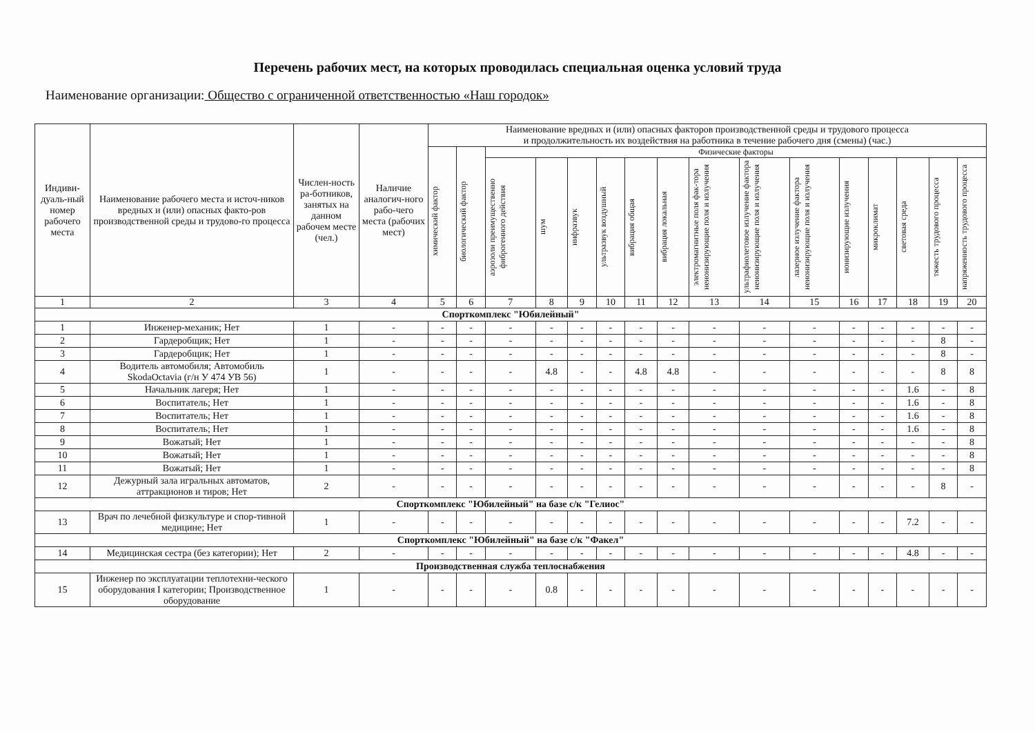Перечень рабочих мест, на которых проводилась специальная оценка условий труда
Наименование организации: Общество с ограниченной ответственностью «Наш городок»
| Индиви-дуаль-ный номер рабочего места | Наименование рабочего места и источ-ников вредных и (или) опасных факто-ров производственной среды и трудово-го процесса | Числен-ность ра-ботников, занятых на данном рабочем месте (чел.) | Наличие аналогич-ного рабо-чего места (рабочих мест) | Наименование вредных и (или) опасных факторов производственной среды и трудового процесса и продолжительность их воздействия на работника в течение рабочего дня (смены) (час.) | | | | | | | | | | | | | | | |
| --- | --- | --- | --- | --- | --- | --- | --- | --- | --- | --- | --- | --- | --- | --- | --- | --- | --- | --- | --- |
| | | | | химический фактор | биологический фактор | Физические факторы | | | | | | | | | | | | | |
| | | | | | | аэрозоли преимущественно фиброгенного действия | шум | инфразвук | ультразвук воздушный | вибрация общая | вибрация локальная | электромагнитные поля фак-тора неионизирующие поля и излучения | ультрафиолетовое излучение фактора неионизирующие поля и излучения | лазерное излучение фактора неионизирующие поля и излучения | ионизирующие излучения | микроклимат | световая среда | тяжесть трудового процесса | напряженность трудового процесса |
| 1 | 2 | 3 | 4 | 5 | 6 | 7 | 8 | 9 | 10 | 11 | 12 | 13 | 14 | 15 | 16 | 17 | 18 | 19 | 20 |
| Спорткомплекс "Юбилейный" | | | | | | | | | | | | | | | | | | | |
| 1 | Инженер-механик; Нет | 1 | - | - | - | - | - | - | - | - | - | - | - | - | - | - | - | - | - |
| 2 | Гардеробщик; Нет | 1 | - | - | - | - | - | - | - | - | - | - | - | - | - | - | - | 8 | - |
| 3 | Гардеробщик; Нет | 1 | - | - | - | - | - | - | - | - | - | - | - | - | - | - | - | 8 | - |
| 4 | Водитель автомобиля; Автомобиль SkodaOctavia (г/н У 474 УВ 56) | 1 | - | - | - | - | 4.8 | - | - | 4.8 | 4.8 | - | - | - | - | - | - | 8 | 8 |
| 5 | Начальник лагеря; Нет | 1 | - | - | - | - | - | - | - | - | - | - | - | - | - | - | 1.6 | - | 8 |
| 6 | Воспитатель; Нет | 1 | - | - | - | - | - | - | - | - | - | - | - | - | - | - | 1.6 | - | 8 |
| 7 | Воспитатель; Нет | 1 | - | - | - | - | - | - | - | - | - | - | - | - | - | - | 1.6 | - | 8 |
| 8 | Воспитатель; Нет | 1 | - | - | - | - | - | - | - | - | - | - | - | - | - | - | 1.6 | - | 8 |
| 9 | Вожатый; Нет | 1 | - | - | - | - | - | - | - | - | - | - | - | - | - | - | - | - | 8 |
| 10 | Вожатый; Нет | 1 | - | - | - | - | - | - | - | - | - | - | - | - | - | - | - | - | 8 |
| 11 | Вожатый; Нет | 1 | - | - | - | - | - | - | - | - | - | - | - | - | - | - | - | - | 8 |
| 12 | Дежурный зала игральных автоматов, аттракционов и тиров; Нет | 2 | - | - | - | - | - | - | - | - | - | - | - | - | - | - | - | 8 | - |
| Спорткомплекс "Юбилейный" на базе с/к "Гелиос" | | | | | | | | | | | | | | | | | | | |
| 13 | Врач по лечебной физкультуре и спор-тивной медицине; Нет | 1 | - | - | - | - | - | - | - | - | - | - | - | - | - | - | 7.2 | - | - |
| Спорткомплекс "Юбилейный" на базе с/к "Факел" | | | | | | | | | | | | | | | | | | | |
| 14 | Медицинская сестра (без категории); Нет | 2 | - | - | - | - | - | - | - | - | - | - | - | - | - | - | 4.8 | - | - |
| Производственная служба теплоснабжения | | | | | | | | | | | | | | | | | | | |
| 15 | Инженер по эксплуатации теплотехни-ческого оборудования I категории; Производственное оборудование | 1 | - | - | - | - | 0.8 | - | - | - | - | - | - | - | - | - | - | - | - |